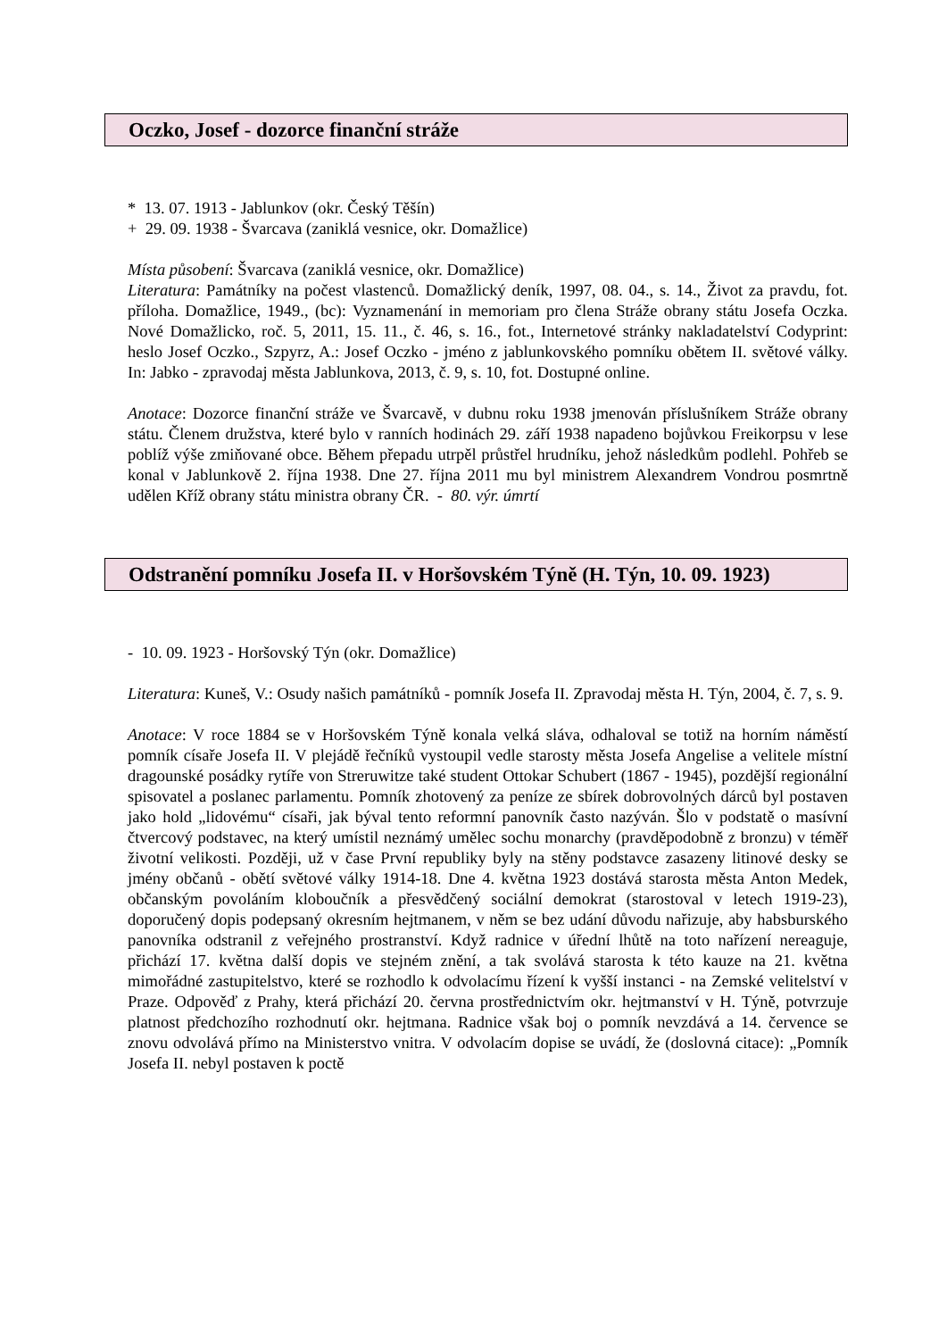Oczko, Josef - dozorce finanční stráže
* 13. 07. 1913 - Jablunkov (okr. Český Těšín)
+ 29. 09. 1938 - Švarcava (zaniklá vesnice, okr. Domažlice)
Místa působení: Švarcava (zaniklá vesnice, okr. Domažlice)
Literatura: Památníky na počest vlastenců. Domažlický deník, 1997, 08. 04., s. 14., Život za pravdu, fot. příloha. Domažlice, 1949., (bc): Vyznamenání in memoriam pro člena Stráže obrany státu Josefa Oczka. Nové Domažlicko, roč. 5, 2011, 15. 11., č. 46, s. 16., fot., Internetové stránky nakladatelství Codyprint: heslo Josef Oczko., Szpyrz, A.: Josef Oczko - jméno z jablunkovského pomníku obětem II. světové války. In: Jabko - zpravodaj města Jablunkova, 2013, č. 9, s. 10, fot. Dostupné online.
Anotace: Dozorce finanční stráže ve Švarcavě, v dubnu roku 1938 jmenován příslušníkem Stráže obrany státu. Členem družstva, které bylo v ranních hodinách 29. září 1938 napadeno bojůvkou Freikorpsu v lese poblíž výše zmiňované obce. Během přepadu utrpěl průstřel hrudníku, jehož následkům podlehl. Pohřeb se konal v Jablunkově 2. října 1938. Dne 27. října 2011 mu byl ministrem Alexandrem Vondrou posmrtně udělen Kříž obrany státu ministra obrany ČR. - 80. výr. úmrtí
Odstranění pomníku Josefa II. v Horšovském Týně (H. Týn, 10. 09. 1923)
- 10. 09. 1923 - Horšovský Týn (okr. Domažlice)
Literatura: Kuneš, V.: Osudy našich památníků - pomník Josefa II. Zpravodaj města H. Týn, 2004, č. 7, s. 9.
Anotace: V roce 1884 se v Horšovském Týně konala velká sláva, odhaloval se totiž na horním náměstí pomník císaře Josefa II. V plejádě řečníků vystoupil vedle starosty města Josefa Angelise a velitele místní dragounské posádky rytíře von Streruwitze také student Ottokar Schubert (1867 - 1945), pozdější regionální spisovatel a poslanec parlamentu. Pomník zhotovený za peníze ze sbírek dobrovolných dárců byl postaven jako hold „lidovému“ císaři, jak býval tento reformní panovník často nazýván. Šlo v podstatě o masívní čtvercový podstavec, na který umístil neznámý umělec sochu monarchy (pravděpodobně z bronzu) v téměř životní velikosti. Později, už v čase První republiky byly na stěny podstavce zasazeny litinové desky se jmény občanů - obětí světové války 1914-18. Dne 4. května 1923 dostává starosta města Anton Medek, občanským povoláním kloboučník a přesvědčený sociální demokrat (starostoval v letech 1919-23), doporučený dopis podepsaný okresním hejtmanem, v něm se bez udání důvodu nařizuje, aby habsburského panovníka odstranil z veřejného prostranství. Když radnice v úřední lhůtě na toto nařízení nereaguje, přichází 17. května další dopis ve stejném znění, a tak svolává starosta k této kauze na 21. května mimořádné zastupitelstvo, které se rozhodlo k odvolacímu řízení k vyšší instanci - na Zemské velitelství v Praze. Odpověď z Prahy, která přichází 20. června prostřednictvím okr. hejtmanství v H. Týně, potvrzuje platnost předchozího rozhodnutí okr. hejtmana. Radnice však boj o pomník nevzdává a 14. července se znovu odvolává přímo na Ministerstvo vnitra. V odvolacím dopise se uvádí, že (doslovná citace): „Pomník Josefa II. nebyl postaven k poctě